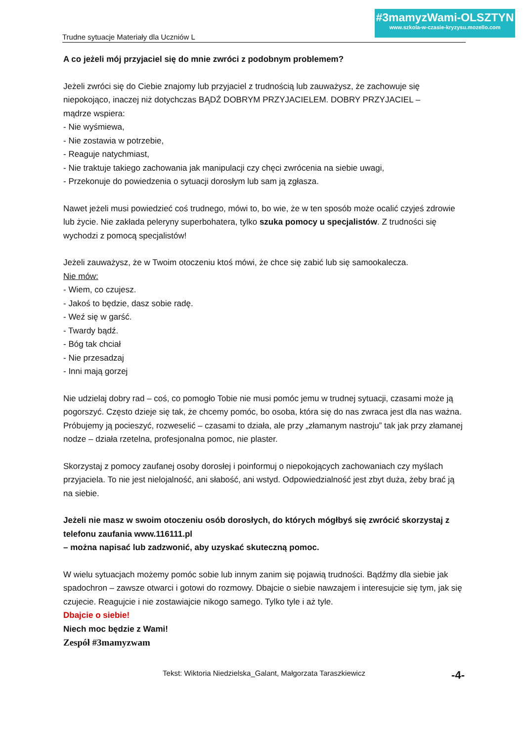Trudne sytuacje Materiały dla Uczniów L
#3mamyzWami-OLSZTYN
www.szkola-w-czasie-kryzysu.mozello.com
A co jeżeli mój przyjaciel się do mnie zwróci z podobnym problemem?
Jeżeli zwróci się do Ciebie znajomy lub przyjaciel z trudnością lub zauważysz, że zachowuje się niepokojąco, inaczej niż dotychczas BĄDŹ DOBRYM PRZYJACIELEM. DOBRY PRZYJACIEL –
mądrze wspiera:
- Nie wyśmiewa,
- Nie zostawia w potrzebie,
- Reaguje natychmiast,
- Nie traktuje takiego zachowania jak manipulacji czy chęci zwrócenia na siebie uwagi,
- Przekonuje do powiedzenia o sytuacji dorosłym lub sam ją zgłasza.
Nawet jeżeli musi powiedzieć coś trudnego, mówi to, bo wie, że w ten sposób może ocalić czyjeś zdrowie lub życie. Nie zakłada peleryny superbohatera, tylko szuka pomocy u specjalistów. Z trudności się wychodzi z pomocą specjalistów!
Jeżeli zauważysz, że w Twoim otoczeniu ktoś mówi, że chce się zabić lub się samookalecza.
Nie mów:
- Wiem, co czujesz.
- Jakoś to będzie, dasz sobie radę.
- Weź się w garść.
- Twardy bądź.
- Bóg tak chciał
- Nie przesadzaj
- Inni mają gorzej
Nie udzielaj dobry rad – coś, co pomogło Tobie nie musi pomóc jemu w trudnej sytuacji, czasami może ją pogorszyć. Często dzieje się tak, że chcemy pomóc, bo osoba, która się do nas zwraca jest dla nas ważna. Próbujemy ją pocieszyć, rozweselić – czasami to działa, ale przy „złamanym nastroju” tak jak przy złamanej nodze – działa rzetelna, profesjonalna pomoc, nie plaster.
Skorzystaj z pomocy zaufanej osoby dorosłej i poinformuj o niepokojących zachowaniach czy myślach przyjaciela. To nie jest nielojalność, ani słabość, ani wstyd. Odpowiedzialność jest zbyt duża, żeby brać ją na siebie.
Jeżeli nie masz w swoim otoczeniu osób dorosłych, do których mógłbyś się zwrócić skorzystaj z telefonu zaufania www.116111.pl
– można napisać lub zadzwonić, aby uzyskać skuteczną pomoc.
W wielu sytuacjach możemy pomóc sobie lub innym zanim się pojawią trudności. Bądźmy dla siebie jak spadochron – zawsze otwarci i gotowi do rozmowy. Dbajcie o siebie nawzajem i interesujcie się tym, jak się czujecie. Reagujcie i nie zostawiajcie nikogo samego. Tylko tyle i aż tyle.
Dbajcie o siebie!
Niech moc będzie z Wami!
Zespół #3mamyzwam
Tekst: Wiktoria Niedzielska_Galant, Małgorzata Taraszkiewicz
-4-